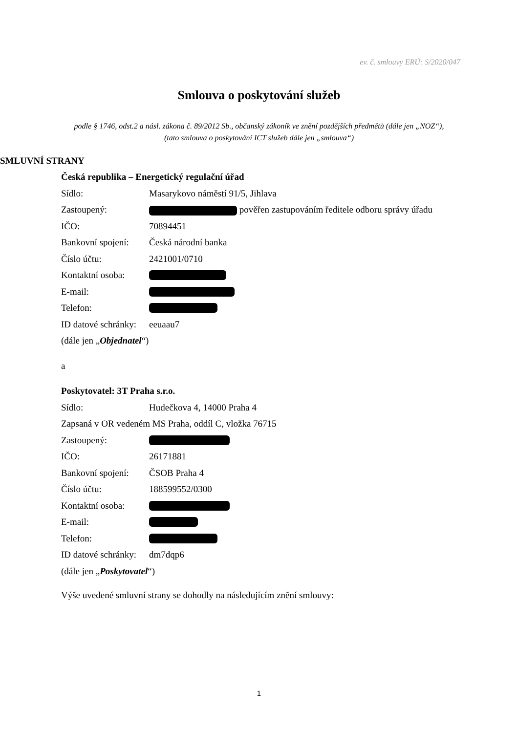ev. č. smlouvy ERÚ: S/2020/047
Smlouva o poskytování služeb
podle § 1746, odst.2 a násl. zákona č. 89/2012 Sb., občanský zákoník ve znění pozdějších předmětů (dále jen „NOZ“),
(tato smlouva o poskytování ICT služeb dále jen „smlouva“)
SMLUVNÍ STRANY
Česká republika – Energetický regulační úřad
Sídlo: Masarykovo náměstí 91/5, Jihlava
Zastoupený: pověřen zastupováním ředitele odboru správy úřadu
IČO: 70894451
Bankovní spojení: Česká národní banka
Číslo účtu: 2421001/0710
Kontaktní osoba:
E-mail:
Telefon:
ID datové schránky: eeuaau7
(dále jen „ Objednatel “)
a
Poskytovatel: 3T Praha s.r.o.
Sídlo: Hudečkova 4, 14000 Praha 4
Zapsaná v OR vedeném MS Praha, oddíl C, vložka 76715
Zastoupený:
IČO: 26171881
Bankovní spojení: ČSOB Praha 4
Číslo účtu: 188599552/0300
Kontaktní osoba:
E-mail:
Telefon:
ID datové schránky: dm7dqp6
(dále jen „ Poskytovatel “)
Výše uvedené smluvní strany se dohodly na následujícím znění smlouvy:
1